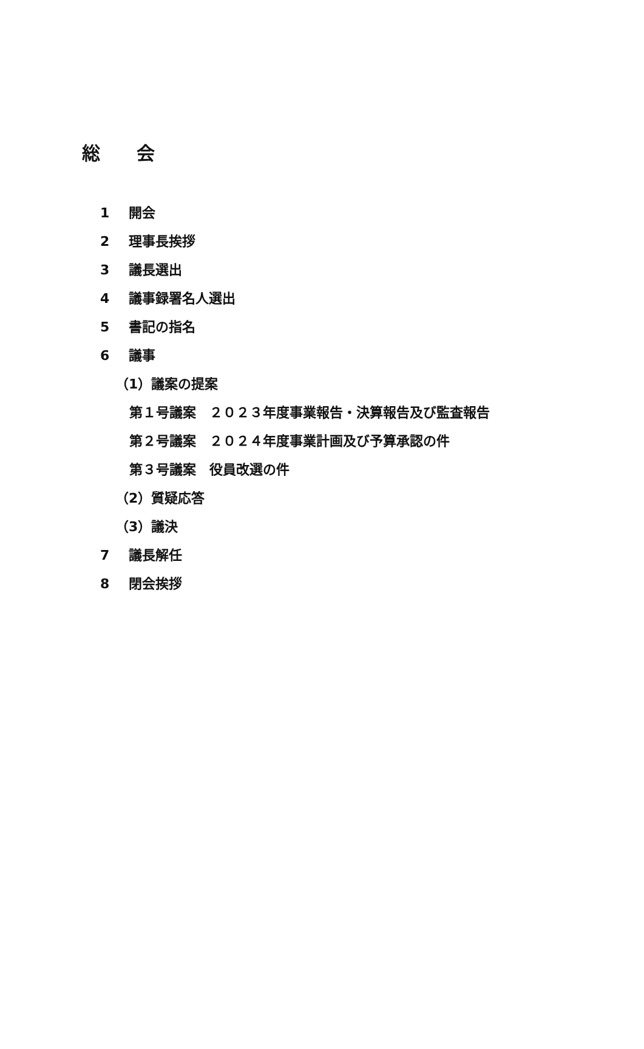総 会
1 開会
2 理事長挨拶
3 議長選出
4 議事録署名人選出
5 書記の指名
6 議事
（1）議案の提案
第１号議案　２０２３年度事業報告・決算報告及び監査報告
第２号議案　２０２４年度事業計画及び予算承認の件
第３号議案　役員改選の件
（2）質疑応答
（3）議決
7 議長解任
8 閉会挨拶